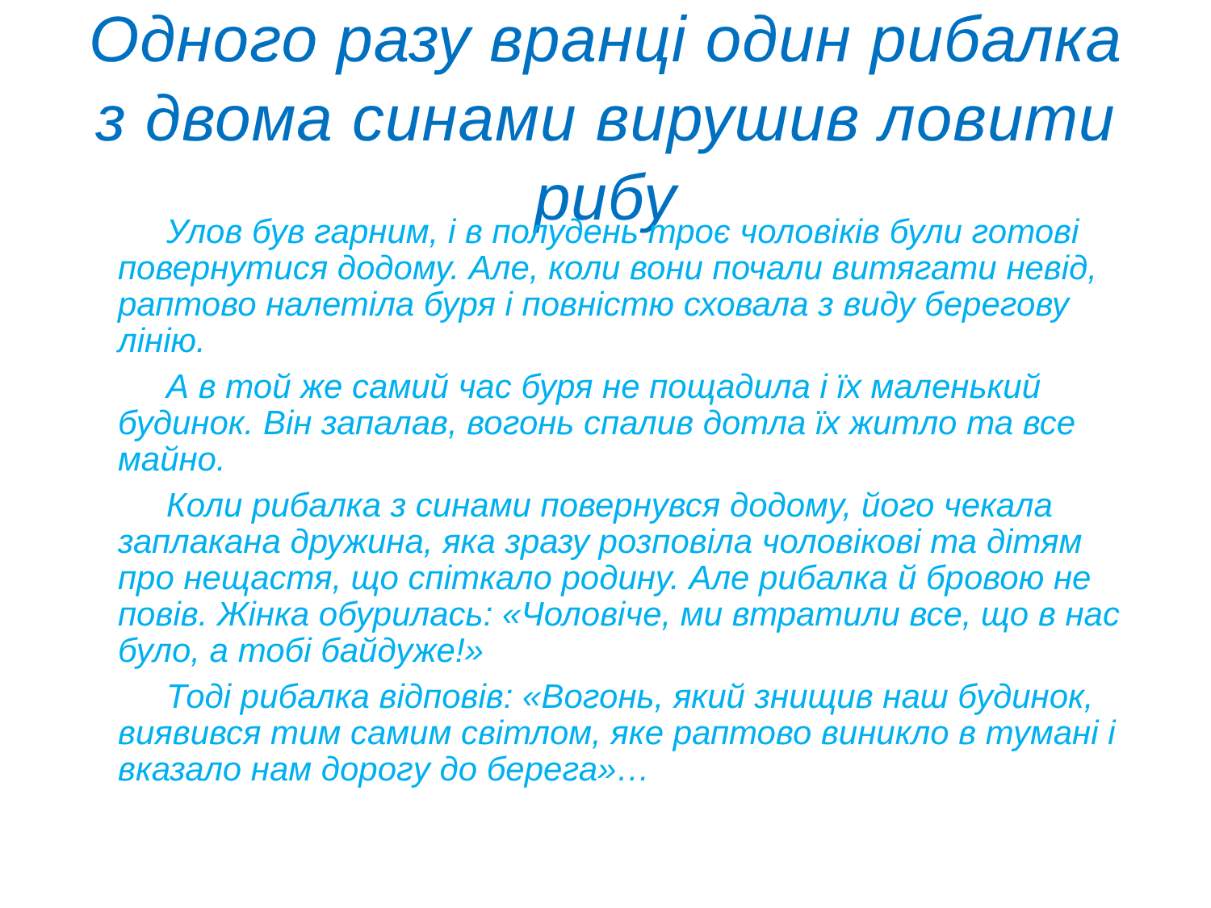Одного разу вранці один рибалка
з двома синами вирушив ловити
рибу
Улов був гарним, і в полудень троє чоловіків були готові повернутися додому. Але, коли вони почали витягати невід, раптово налетіла буря і повністю сховала з виду берегову лінію.
А в той же самий час буря не пощадила і їх маленький будинок. Він запалав, вогонь спалив дотла їх житло та все майно.
Коли рибалка з синами повернувся додому, його чекала заплакана дружина, яка зразу розповіла чоловікові та дітям про нещастя, що спіткало родину. Але рибалка й бровою не повів. Жінка обурилась: «Чоловіче, ми втратили все, що в нас було, а тобі байдуже!»
Тоді рибалка відповів: «Вогонь, який знищив наш будинок, виявився тим самим світлом, яке раптово виникло в тумані і вказало нам дорогу до берега»…